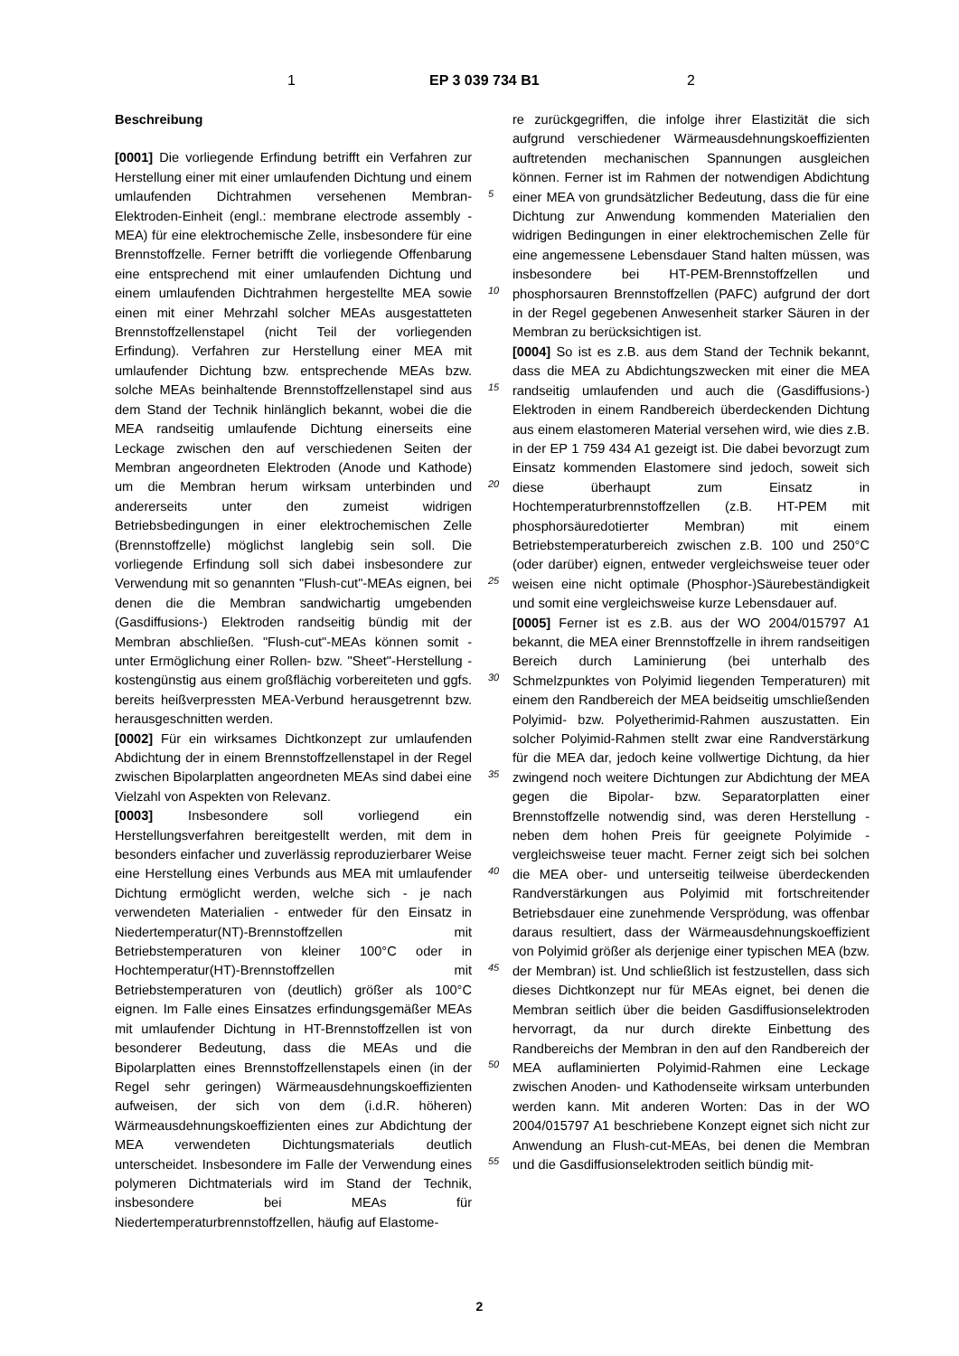1 EP 3 039 734 B1 2
Beschreibung
[0001] Die vorliegende Erfindung betrifft ein Verfahren zur Herstellung einer mit einer umlaufenden Dichtung und einem umlaufenden Dichtrahmen versehenen Membran-Elektroden-Einheit (engl.: membrane electrode assembly - MEA) für eine elektrochemische Zelle, insbesondere für eine Brennstoffzelle. Ferner betrifft die vorliegende Offenbarung eine entsprechend mit einer umlaufenden Dichtung und einem umlaufenden Dichtrahmen hergestellte MEA sowie einen mit einer Mehrzahl solcher MEAs ausgestatteten Brennstoffzellenstapel (nicht Teil der vorliegenden Erfindung). Verfahren zur Herstellung einer MEA mit umlaufender Dichtung bzw. entsprechende MEAs bzw. solche MEAs beinhaltende Brennstoffzellenstapel sind aus dem Stand der Technik hinlänglich bekannt, wobei die die MEA randseitig umlaufende Dichtung einerseits eine Leckage zwischen den auf verschiedenen Seiten der Membran angeordneten Elektroden (Anode und Kathode) um die Membran herum wirksam unterbinden und andererseits unter den zumeist widrigen Betriebsbedingungen in einer elektrochemischen Zelle (Brennstoffzelle) möglichst langlebig sein soll. Die vorliegende Erfindung soll sich dabei insbesondere zur Verwendung mit so genannten "Flush-cut"-MEAs eignen, bei denen die die Membran sandwichartig umgebenden (Gasdiffusions-) Elektroden randseitig bündig mit der Membran abschließen. "Flush-cut"-MEAs können somit - unter Ermöglichung einer Rollen- bzw. "Sheet"-Herstellung - kostengünstig aus einem großflächig vorbereiteten und ggfs. bereits heißverpressten MEA-Verbund herausgetrennt bzw. herausgeschnitten werden.
[0002] Für ein wirksames Dichtkonzept zur umlaufenden Abdichtung der in einem Brennstoffzellenstapel in der Regel zwischen Bipolarplatten angeordneten MEAs sind dabei eine Vielzahl von Aspekten von Relevanz.
[0003] Insbesondere soll vorliegend ein Herstellungsverfahren bereitgestellt werden, mit dem in besonders einfacher und zuverlässig reproduzierbarer Weise eine Herstellung eines Verbunds aus MEA mit umlaufender Dichtung ermöglicht werden, welche sich - je nach verwendeten Materialien - entweder für den Einsatz in Niedertemperatur(NT)-Brennstoffzellen mit Betriebstemperaturen von kleiner 100°C oder in Hochtemperatur(HT)-Brennstoffzellen mit Betriebstemperaturen von (deutlich) größer als 100°C eignen. Im Falle eines Einsatzes erfindungsgemäßer MEAs mit umlaufender Dichtung in HT-Brennstoffzellen ist von besonderer Bedeutung, dass die MEAs und die Bipolarplatten eines Brennstoffzellenstapels einen (in der Regel sehr geringen) Wärmeausdehnungskoeffizienten aufweisen, der sich von dem (i.d.R. höheren) Wärmeausdehnungskoeffizienten eines zur Abdichtung der MEA verwendeten Dichtungsmaterials deutlich unterscheidet. Insbesondere im Falle der Verwendung eines polymeren Dichtmaterials wird im Stand der Technik, insbesondere bei MEAs für Niedertemperaturbrennstoffzellen, häufig auf Elastome-
5
10
15
20
25
30
35
40
45
50
55
re zurückgegriffen, die infolge ihrer Elastizität die sich aufgrund verschiedener Wärmeausdehnungskoeffizienten auftretenden mechanischen Spannungen ausgleichen können. Ferner ist im Rahmen der notwendigen Abdichtung einer MEA von grundsätzlicher Bedeutung, dass die für eine Dichtung zur Anwendung kommenden Materialien den widrigen Bedingungen in einer elektrochemischen Zelle für eine angemessene Lebensdauer Stand halten müssen, was insbesondere bei HT-PEM-Brennstoffzellen und phosphorsauren Brennstoffzellen (PAFC) aufgrund der dort in der Regel gegebenen Anwesenheit starker Säuren in der Membran zu berücksichtigen ist.
[0004] So ist es z.B. aus dem Stand der Technik bekannt, dass die MEA zu Abdichtungszwecken mit einer die MEA randseitig umlaufenden und auch die (Gasdiffusions-) Elektroden in einem Randbereich überdeckenden Dichtung aus einem elastomeren Material versehen wird, wie dies z.B. in der EP 1 759 434 A1 gezeigt ist. Die dabei bevorzugt zum Einsatz kommenden Elastomere sind jedoch, soweit sich diese überhaupt zum Einsatz in Hochtemperaturbrennstoffzellen (z.B. HT-PEM mit phosphorsäuredotierter Membran) mit einem Betriebstemperaturbereich zwischen z.B. 100 und 250°C (oder darüber) eignen, entweder vergleichsweise teuer oder weisen eine nicht optimale (Phosphor-)Säurebeständigkeit und somit eine vergleichsweise kurze Lebensdauer auf.
[0005] Ferner ist es z.B. aus der WO 2004/015797 A1 bekannt, die MEA einer Brennstoffzelle in ihrem randseitigen Bereich durch Laminierung (bei unterhalb des Schmelzpunktes von Polyimid liegenden Temperaturen) mit einem den Randbereich der MEA beidseitig umschließenden Polyimid- bzw. Polyetherimid-Rahmen auszustatten. Ein solcher Polyimid-Rahmen stellt zwar eine Randverstärkung für die MEA dar, jedoch keine vollwertige Dichtung, da hier zwingend noch weitere Dichtungen zur Abdichtung der MEA gegen die Bipolar- bzw. Separatorplatten einer Brennstoffzelle notwendig sind, was deren Herstellung - neben dem hohen Preis für geeignete Polyimide - vergleichsweise teuer macht. Ferner zeigt sich bei solchen die MEA ober- und unterseitig teilweise überdeckenden Randverstärkungen aus Polyimid mit fortschreitender Betriebsdauer eine zunehmende Versprödung, was offenbar daraus resultiert, dass der Wärmeausdehnungskoeffizient von Polyimid größer als derjenige einer typischen MEA (bzw. der Membran) ist. Und schließlich ist festzustellen, dass sich dieses Dichtkonzept nur für MEAs eignet, bei denen die Membran seitlich über die beiden Gasdiffusionselektroden hervorragt, da nur durch direkte Einbettung des Randbereichs der Membran in den auf den Randbereich der MEA auflaminierten Polyimid-Rahmen eine Leckage zwischen Anoden- und Kathodenseite wirksam unterbunden werden kann. Mit anderen Worten: Das in der WO 2004/015797 A1 beschriebene Konzept eignet sich nicht zur Anwendung an Flush-cut-MEAs, bei denen die Membran und die Gasdiffusionselektroden seitlich bündig mit-
2